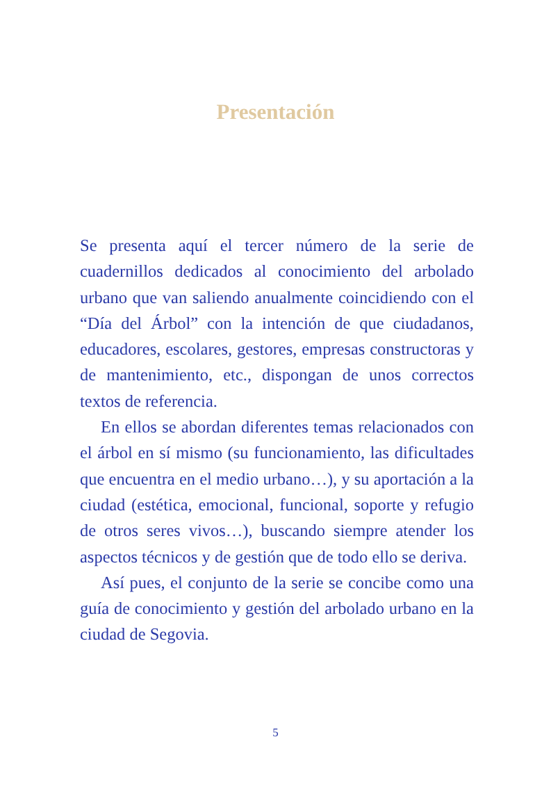Presentación
Se presenta aquí el tercer número de la serie de cuadernillos dedicados al conocimiento del arbo­lado urbano que van saliendo anualmente coinci­diendo con el “Día del Árbol” con la intención de que ciudadanos, educadores, escolares, gestores, empresas constructoras y de mantenimiento, etc., dispongan de unos correctos textos de referencia.
En ellos se abordan diferentes temas relaciona­dos con el árbol en sí mismo (su funcionamien­to, las dificultades que encuentra en el medio urbano…), y su aportación a la ciudad (estética, emocional, funcional, soporte y refugio de otros seres vivos…), buscando siempre atender los aspectos técnicos y de gestión que de todo ello se deriva.
Así pues, el conjunto de la serie se concibe como una guía de conocimiento y gestión del arbolado urbano en la ciudad de Segovia.
5